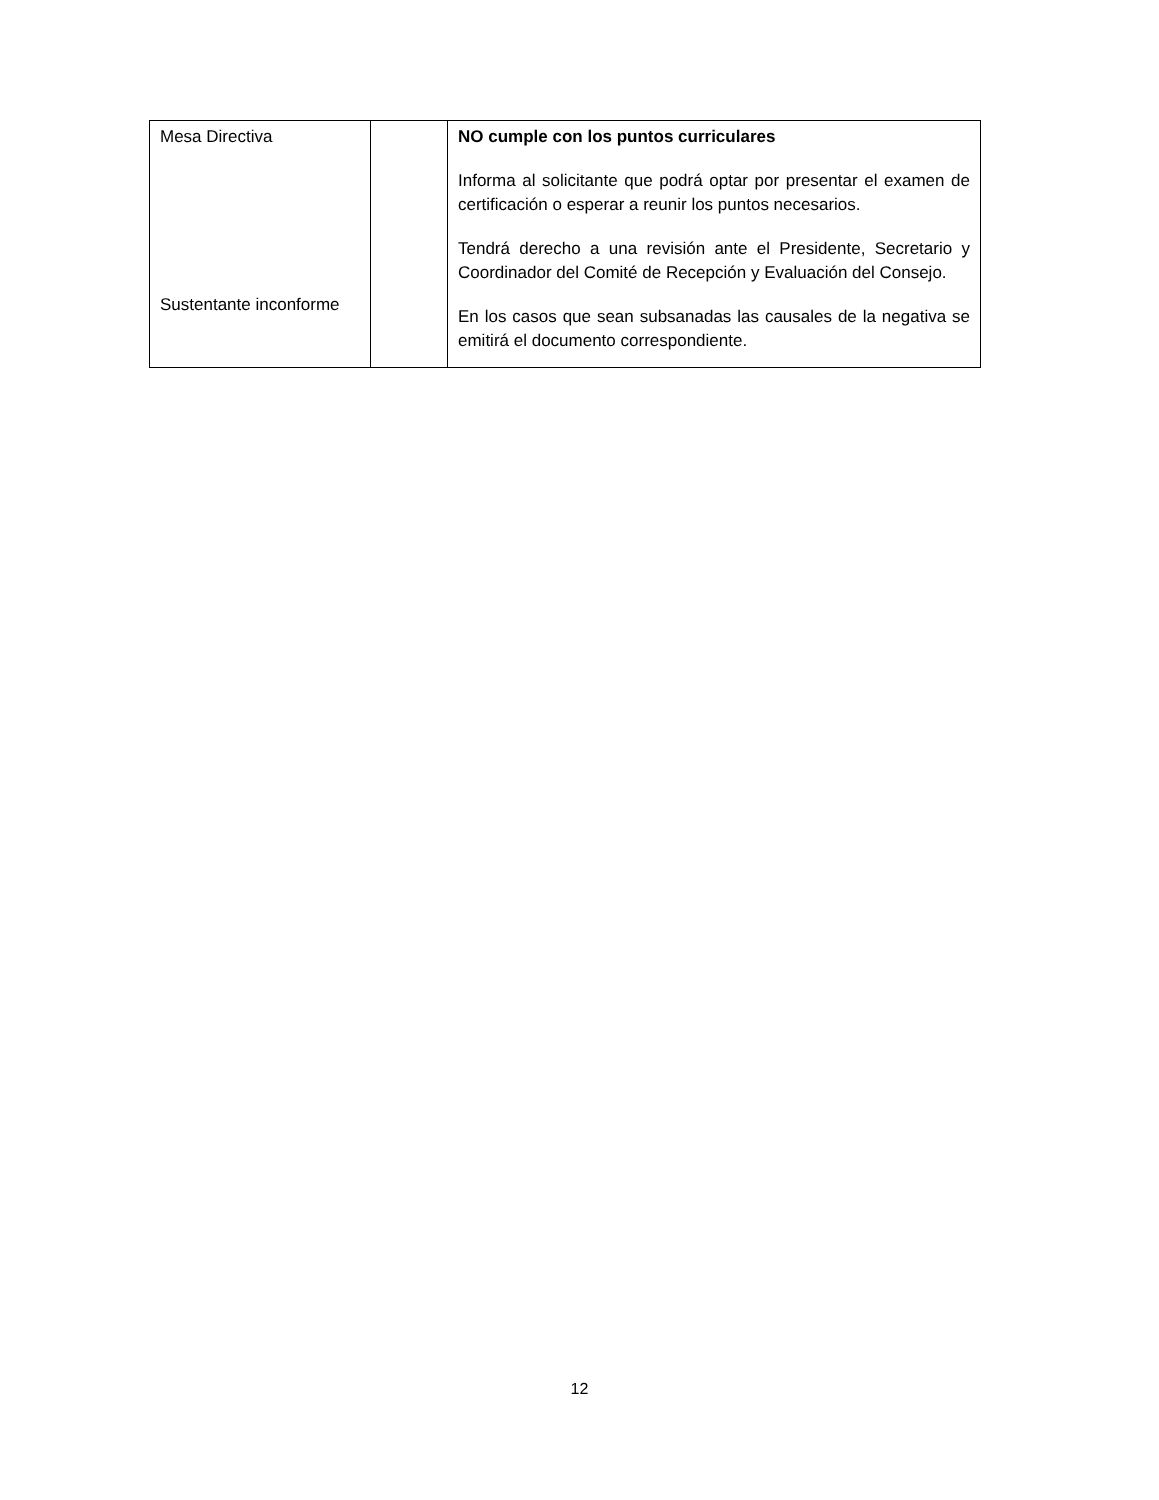| Mesa Directiva Sustentante inconforme | | NO cumple con los puntos curriculares Informa al solicitante que podrá optar por presentar el examen de certificación o esperar a reunir los puntos necesarios. Tendrá derecho a una revisión ante el Presidente, Secretario y Coordinador del Comité de Recepción y Evaluación del Consejo. En los casos que sean subsanadas las causales de la negativa se emitirá el documento correspondiente. |
12